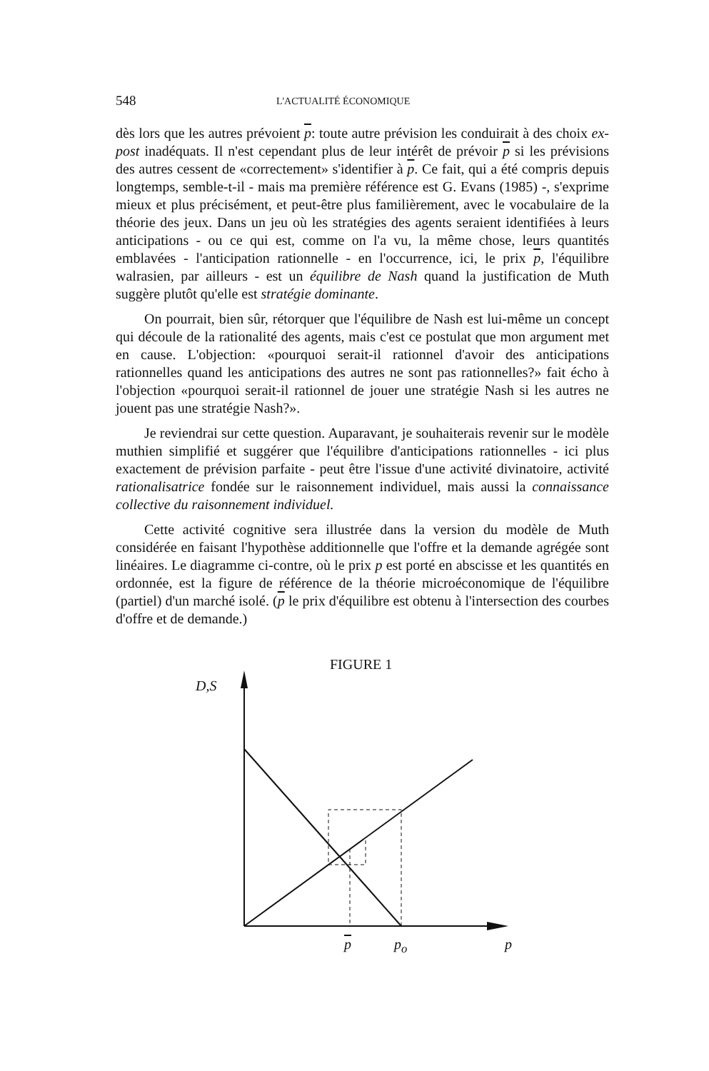548 L'ACTUALITÉ ÉCONOMIQUE
dès lors que les autres prévoient p: toute autre prévision les conduirait à des choix ex-post inadéquats. Il n'est cependant plus de leur intérêt de prévoir p si les prévisions des autres cessent de «correctement» s'identifier à p. Ce fait, qui a été compris depuis longtemps, semble-t-il - mais ma première référence est G. Evans (1985) -, s'exprime mieux et plus précisément, et peut-être plus familièrement, avec le vocabulaire de la théorie des jeux. Dans un jeu où les stratégies des agents seraient identifiées à leurs anticipations - ou ce qui est, comme on l'a vu, la même chose, leurs quantités emblavées - l'anticipation rationnelle - en l'occurrence, ici, le prix p, l'équilibre walrasien, par ailleurs - est un équilibre de Nash quand la justification de Muth suggère plutôt qu'elle est stratégie dominante.
On pourrait, bien sûr, rétorquer que l'équilibre de Nash est lui-même un concept qui découle de la rationalité des agents, mais c'est ce postulat que mon argument met en cause. L'objection: «pourquoi serait-il rationnel d'avoir des anticipations rationnelles quand les anticipations des autres ne sont pas rationnelles?» fait écho à l'objection «pourquoi serait-il rationnel de jouer une stratégie Nash si les autres ne jouent pas une stratégie Nash?».
Je reviendrai sur cette question. Auparavant, je souhaiterais revenir sur le modèle muthien simplifié et suggérer que l'équilibre d'anticipations rationnelles - ici plus exactement de prévision parfaite - peut être l'issue d'une activité divinatoire, activité rationalisatrice fondée sur le raisonnement individuel, mais aussi la connaissance collective du raisonnement individuel.
Cette activité cognitive sera illustrée dans la version du modèle de Muth considérée en faisant l'hypothèse additionnelle que l'offre et la demande agrégée sont linéaires. Le diagramme ci-contre, où le prix p est porté en abscisse et les quantités en ordonnée, est la figure de référence de la théorie microéconomique de l'équilibre (partiel) d'un marché isolé. (p le prix d'équilibre est obtenu à l'intersection des courbes d'offre et de demande.)
FIGURE 1
D,S
p p<sub>o</sub> p